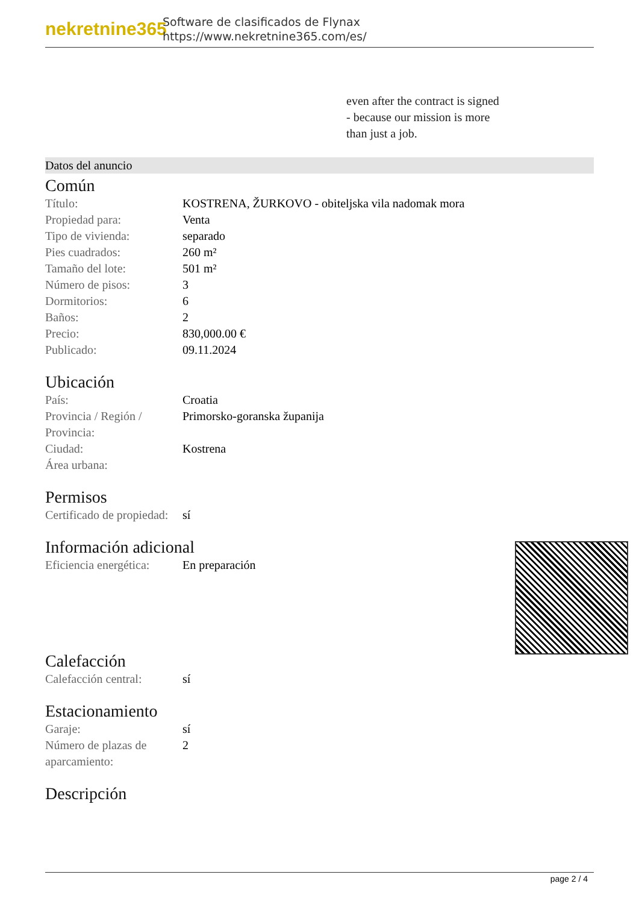nekretnine365
Software de clasificados de Flynax
https://www.nekretnine365.com/es/
even after the contract is signed
- because our mission is more
than just a job.
Datos del anuncio
Común
| Título: | KOSTRENA, ŽURKOVO - obiteljska vila nadomak mora |
| Propiedad para: | Venta |
| Tipo de vivienda: | separado |
| Pies cuadrados: | 260 m² |
| Tamaño del lote: | 501 m² |
| Número de pisos: | 3 |
| Dormitorios: | 6 |
| Baños: | 2 |
| Precio: | 830,000.00 € |
| Publicado: | 09.11.2024 |
Ubicación
| País: | Croatia |
| Provincia / Región / Provincia: | Primorsko-goranska županija |
| Ciudad: | Kostrena |
| Área urbana: | |
Permisos
| Certificado de propiedad: | sí |
Información adicional
| Eficiencia energética: | En preparación |
Calefacción
| Calefacción central: | sí |
Estacionamiento
| Garaje: | sí |
| Número de plazas de aparcamiento: | 2 |
Descripción
page 2 / 4